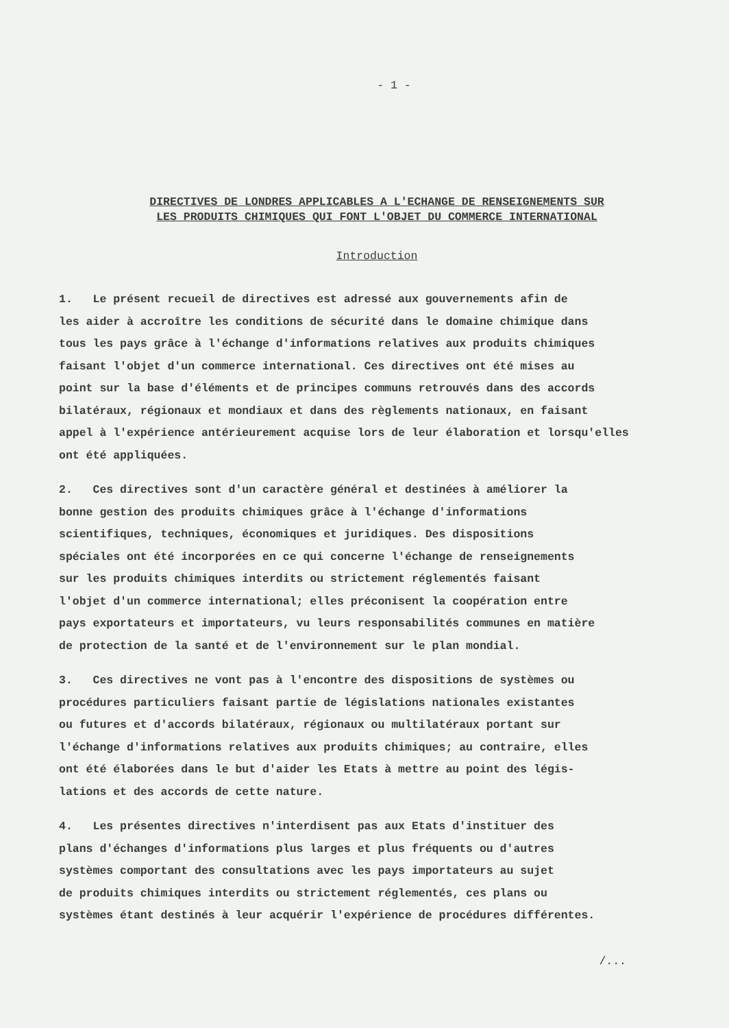- 1 -
DIRECTIVES DE LONDRES APPLICABLES A L'ECHANGE DE RENSEIGNEMENTS SUR
LES PRODUITS CHIMIQUES QUI FONT L'OBJET DU COMMERCE INTERNATIONAL
Introduction
1. Le présent recueil de directives est adressé aux gouvernements afin de
les aider à accroître les conditions de sécurité dans le domaine chimique dans
tous les pays grâce à l'échange d'informations relatives aux produits chimiques
faisant l'objet d'un commerce international. Ces directives ont été mises au
point sur la base d'éléments et de principes communs retrouvés dans des accords
bilatéraux, régionaux et mondiaux et dans des règlements nationaux, en faisant
appel à l'expérience antérieurement acquise lors de leur élaboration et lorsqu'elles
ont été appliquées.
2. Ces directives sont d'un caractère général et destinées à améliorer la
bonne gestion des produits chimiques grâce à l'échange d'informations
scientifiques, techniques, économiques et juridiques. Des dispositions
spéciales ont été incorporées en ce qui concerne l'échange de renseignements
sur les produits chimiques interdits ou strictement réglementés faisant
l'objet d'un commerce international; elles préconisent la coopération entre
pays exportateurs et importateurs, vu leurs responsabilités communes en matière
de protection de la santé et de l'environnement sur le plan mondial.
3. Ces directives ne vont pas à l'encontre des dispositions de systèmes ou
procédures particuliers faisant partie de législations nationales existantes
ou futures et d'accords bilatéraux, régionaux ou multilatéraux portant sur
l'échange d'informations relatives aux produits chimiques; au contraire, elles
ont été élaborées dans le but d'aider les Etats à mettre au point des légis-
lations et des accords de cette nature.
4. Les présentes directives n'interdisent pas aux Etats d'instituer des
plans d'échanges d'informations plus larges et plus fréquents ou d'autres
systèmes comportant des consultations avec les pays importateurs au sujet
de produits chimiques interdits ou strictement réglementés, ces plans ou
systèmes étant destinés à leur acquérir l'expérience de procédures différentes.
/...